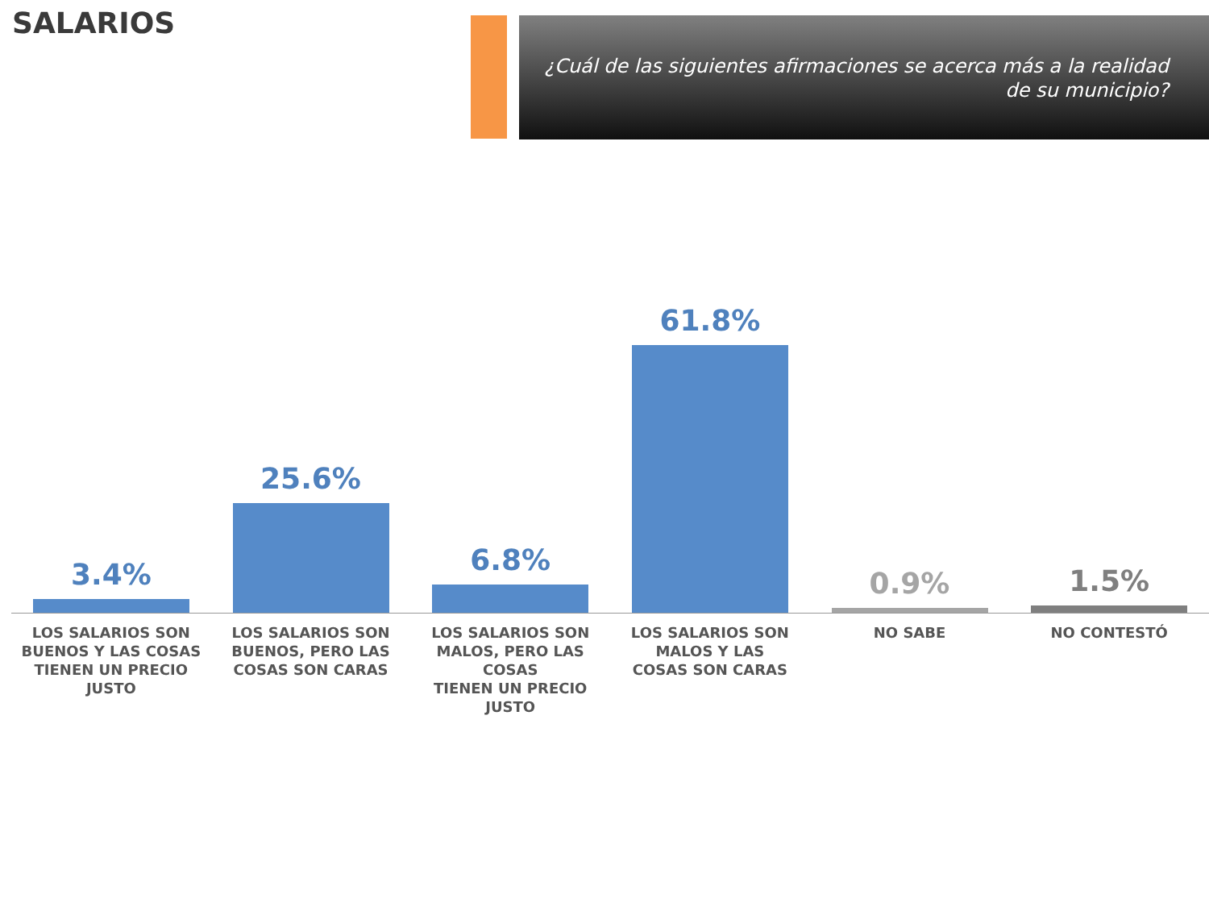SALARIOS
¿Cuál de las siguientes afirmaciones se acerca más a la realidad de su municipio?
3.4%
LOS SALARIOS SON
BUENOS Y LAS COSAS
TIENEN UN PRECIO JUSTO
25.6%
LOS SALARIOS SON
BUENOS, PERO LAS
COSAS SON CARAS
6.8%
LOS SALARIOS SON
MALOS, PERO LAS COSAS
TIENEN UN PRECIO JUSTO
61.8%
LOS SALARIOS SON
MALOS Y LAS
COSAS SON CARAS
0.9%
NO SABE
1.5%
NO CONTESTÓ